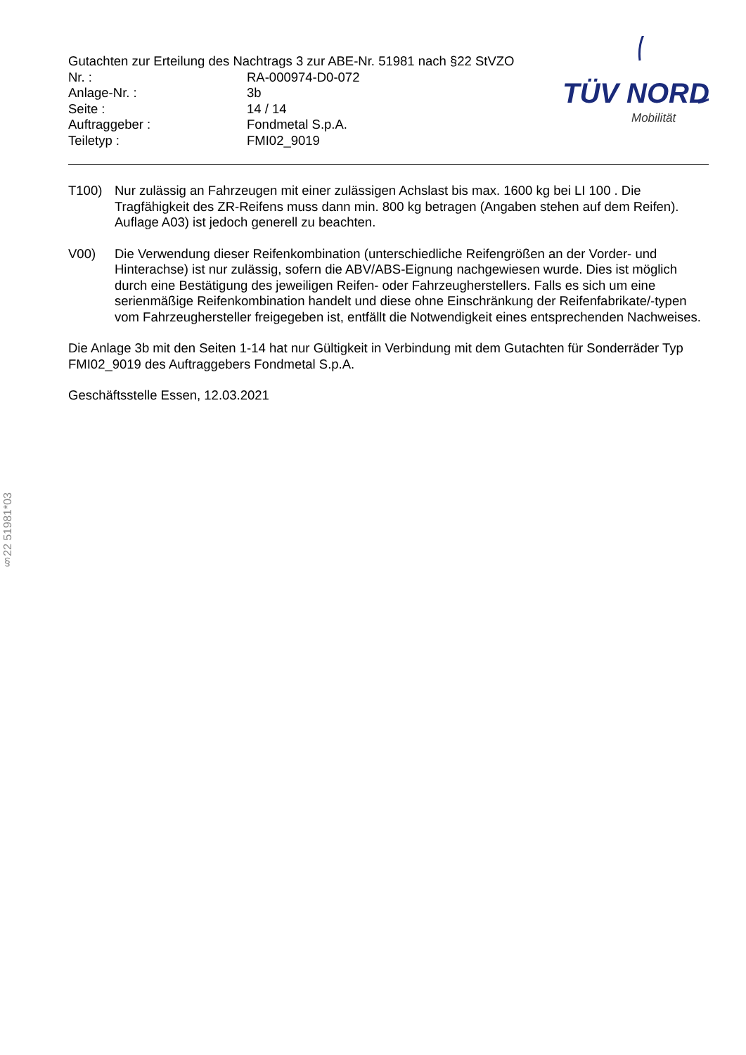Gutachten zur Erteilung des Nachtrags 3 zur ABE-Nr. 51981 nach §22 StVZO
| Nr. : | RA-000974-D0-072 |
| Anlage-Nr. : | 3b |
| Seite : | 14 / 14 |
| Auftraggeber : | Fondmetal S.p.A. |
| Teiletyp : | FMI02_9019 |
TÜV NORD
Mobilität
T100) Nur zulässig an Fahrzeugen mit einer zulässigen Achslast bis max. 1600 kg bei LI 100 . Die Tragfähigkeit des ZR-Reifens muss dann min. 800 kg betragen (Angaben stehen auf dem Reifen). Auflage A03) ist jedoch generell zu beachten.
V00) Die Verwendung dieser Reifenkombination (unterschiedliche Reifengrößen an der Vorder- und Hinterachse) ist nur zulässig, sofern die ABV/ABS-Eignung nachgewiesen wurde. Dies ist möglich durch eine Bestätigung des jeweiligen Reifen- oder Fahrzeugherstellers. Falls es sich um eine serienmäßige Reifenkombination handelt und diese ohne Einschränkung der Reifenfabrikate/-typen vom Fahrzeughersteller freigegeben ist, entfällt die Notwendigkeit eines entsprechenden Nachweises.
Die Anlage 3b mit den Seiten 1-14 hat nur Gültigkeit in Verbindung mit dem Gutachten für Sonderräder Typ FMI02_9019 des Auftraggebers Fondmetal S.p.A.
Geschäftsstelle Essen, 12.03.2021
§22 51981*03